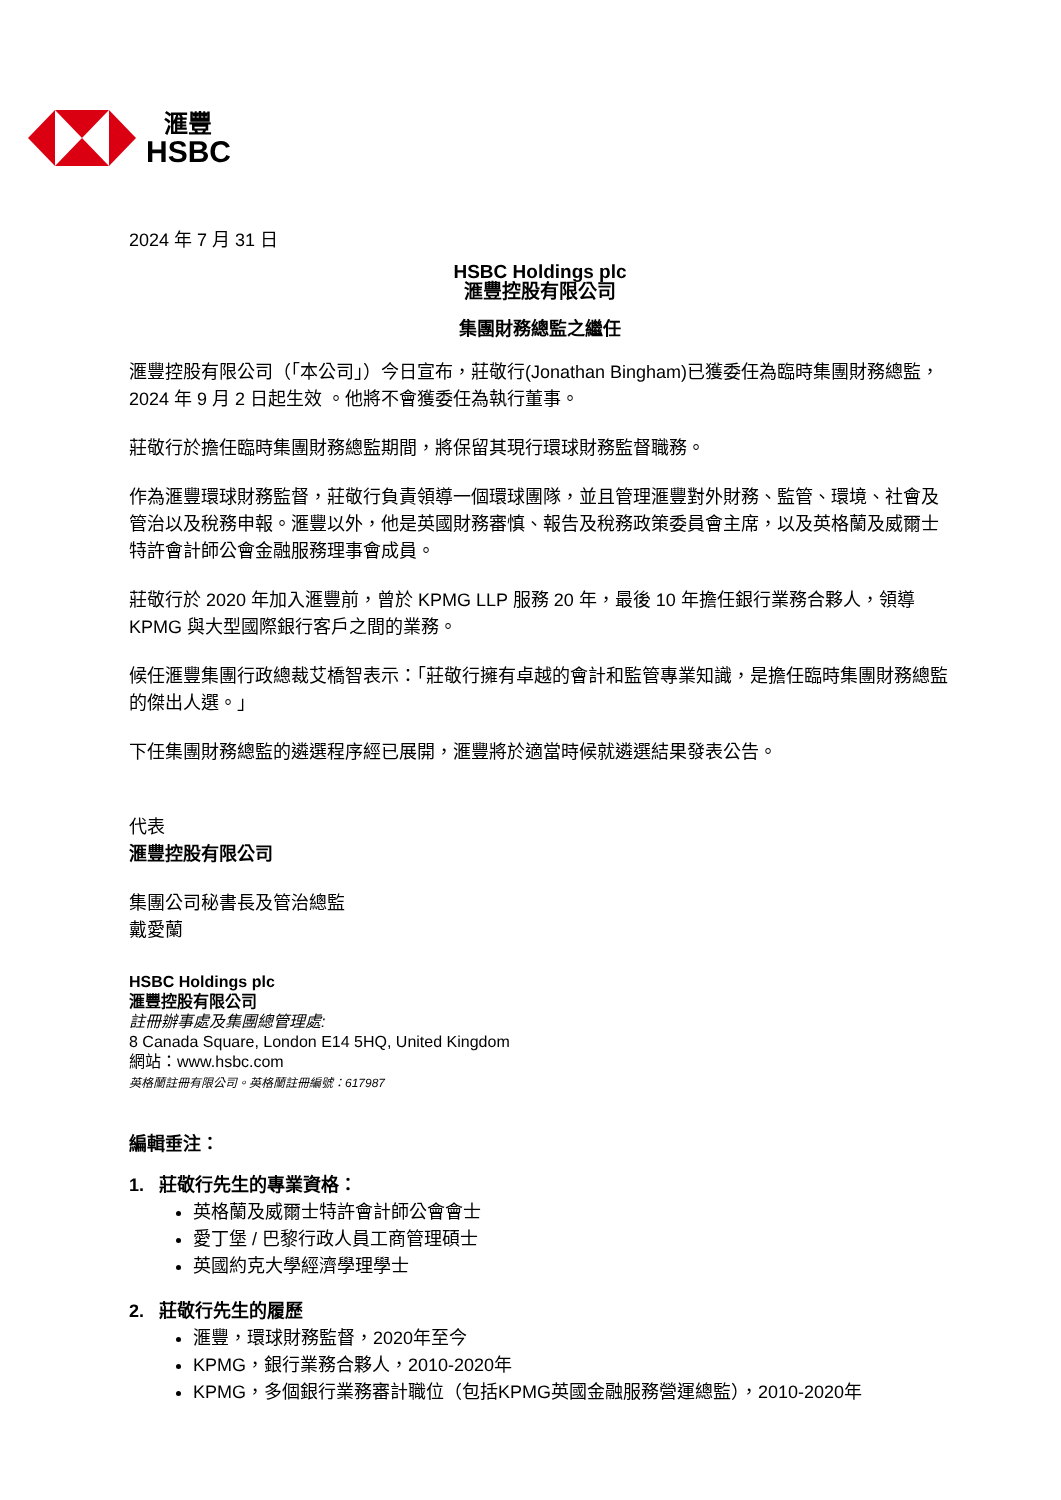滙豐
HSBC
2024 年 7 月 31 日
HSBC Holdings plc
滙豐控股有限公司
集團財務總監之繼任
滙豐控股有限公司（「本公司」）今日宣布，莊敬行(Jonathan Bingham)已獲委任為臨時集團財務總監，2024 年 9 月 2 日起生效 。他將不會獲委任為執行董事。
莊敬行於擔任臨時集團財務總監期間，將保留其現行環球財務監督職務。
作為滙豐環球財務監督，莊敬行負責領導一個環球團隊，並且管理滙豐對外財務、監管、環境、社會及管治以及稅務申報。滙豐以外，他是英國財務審慎、報告及稅務政策委員會主席，以及英格蘭及威爾士特許會計師公會金融服務理事會成員。
莊敬行於 2020 年加入滙豐前，曾於 KPMG LLP 服務 20 年，最後 10 年擔任銀行業務合夥人，領導 KPMG 與大型國際銀行客戶之間的業務。
候任滙豐集團行政總裁艾橋智表示：「莊敬行擁有卓越的會計和監管專業知識，是擔任臨時集團財務總監的傑出人選。」
下任集團財務總監的遴選程序經已展開，滙豐將於適當時候就遴選結果發表公告。
代表
滙豐控股有限公司
集團公司秘書長及管治總監
戴愛蘭
HSBC Holdings plc
滙豐控股有限公司
註冊辦事處及集團總管理處:
8 Canada Square, London E14 5HQ, United Kingdom
網站：www.hsbc.com
英格蘭註冊有限公司。英格蘭註冊編號：617987
編輯垂注：
1. 莊敬行先生的專業資格：
英格蘭及威爾士特許會計師公會會士
愛丁堡 / 巴黎行政人員工商管理碩士
英國約克大學經濟學理學士
2. 莊敬行先生的履歷
滙豐，環球財務監督，2020年至今
KPMG，銀行業務合夥人，2010-2020年
KPMG，多個銀行業務審計職位（包括KPMG英國金融服務營運總監），2010-2020年